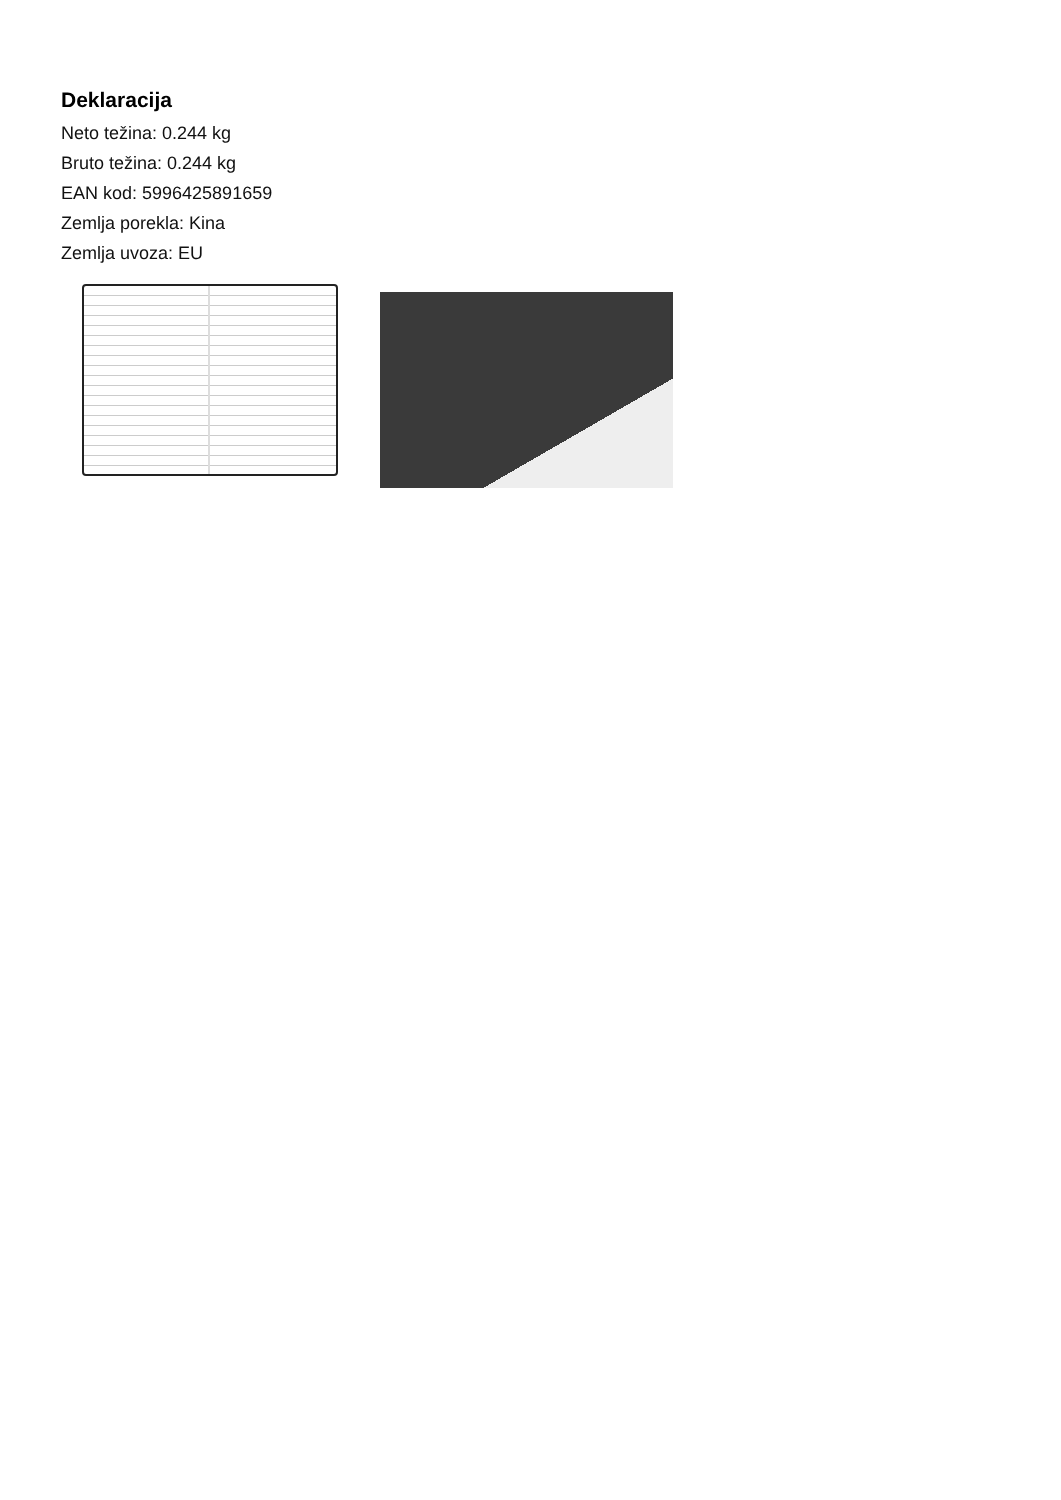Deklaracija
Neto težina: 0.244 kg
Bruto težina: 0.244 kg
EAN kod: 5996425891659
Zemlja porekla: Kina
Zemlja uvoza: EU